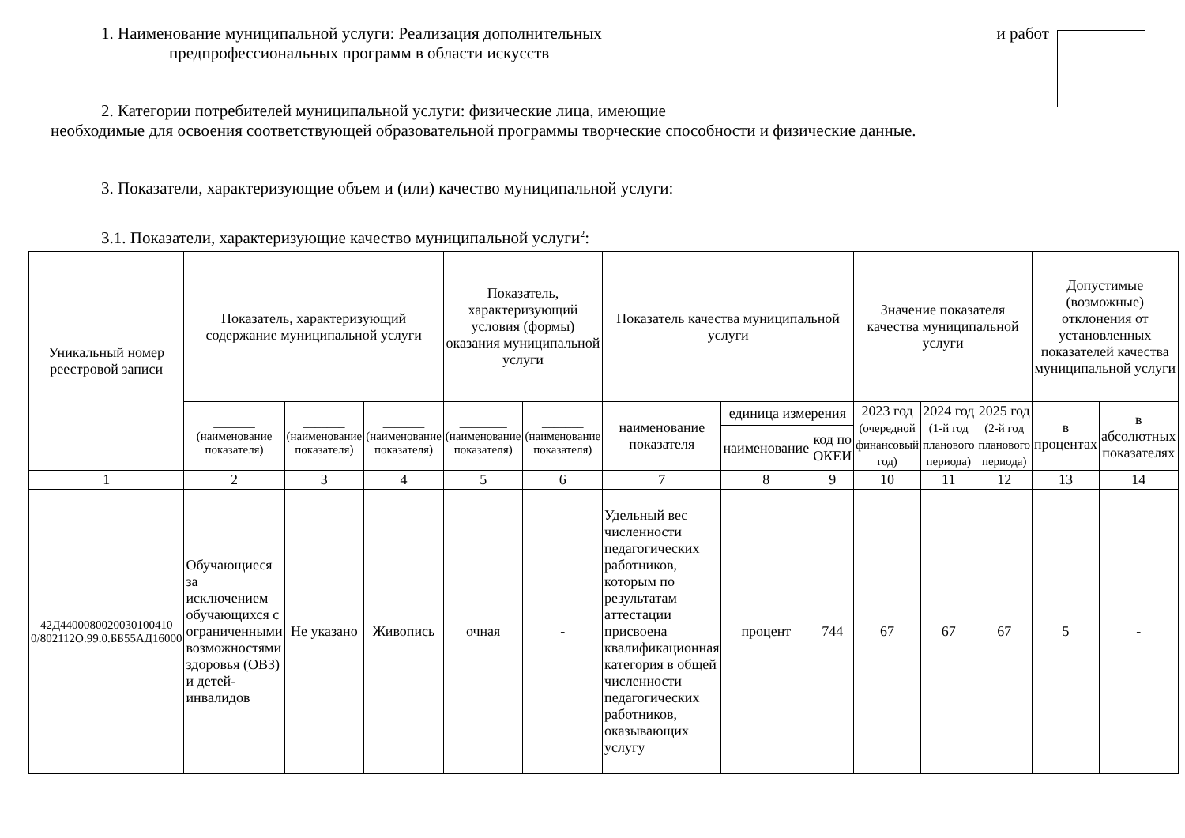1. Наименование муниципальной услуги: Реализация дополнительных и работ
предпрофессиональных программ в области искусств
2. Категории потребителей муниципальной услуги: физические лица, имеющие
необходимые для освоения соответствующей образовательной программы творческие способности и физические данные.
3. Показатели, характеризующие объем и (или) качество муниципальной услуги:
3.1. Показатели, характеризующие качество муниципальной услуги<sup>2</sup>:
| Уникальный номер реестровой записи | Показатель, характеризующий содержание муниципальной услуги | | | Показатель, характеризующий условия (формы) оказания муниципальной услуги | | Показатель качества муниципальной услуги | | | Значение показателя качества муниципальной услуги | | | Допустимые (возможные) отклонения от установленных показателей качества муниципальной услуги | |
| --- | --- | --- | --- | --- | --- | --- | --- | --- | --- | --- | --- | --- | --- |
| | _______ (наименование показателя) | _______ (наименование показателя) | _______ (наименование показателя) | ________ (наименование показателя) | _______ (наименование показателя) | наименование показателя | единица измерения | | 2023 год (очередной финансовый год) | 2024 год (1-й год планового периода) | 2025 год (2-й год планового периода) | в процентах | в абсолютных показателях |
| | | | | | | | наименование | код по ОКЕИ | | | | | |
| 1 | 2 | 3 | 4 | 5 | 6 | 7 | 8 | 9 | 10 | 11 | 12 | 13 | 14 |
| 42Д4400080020030100410 0/802112О.99.0.ББ55АД16000 | Обучающиеся за исключением обучающихся с ограниченными возможностями здоровья (ОВЗ) и детей-инвалидов | Не указано | Живопись | очная | - | Удельный вес численности педагогических работников, которым по результатам аттестации присвоена квалификационная категория в общей численности педагогических работников, оказывающих услугу | процент | 744 | 67 | 67 | 67 | 5 | - |